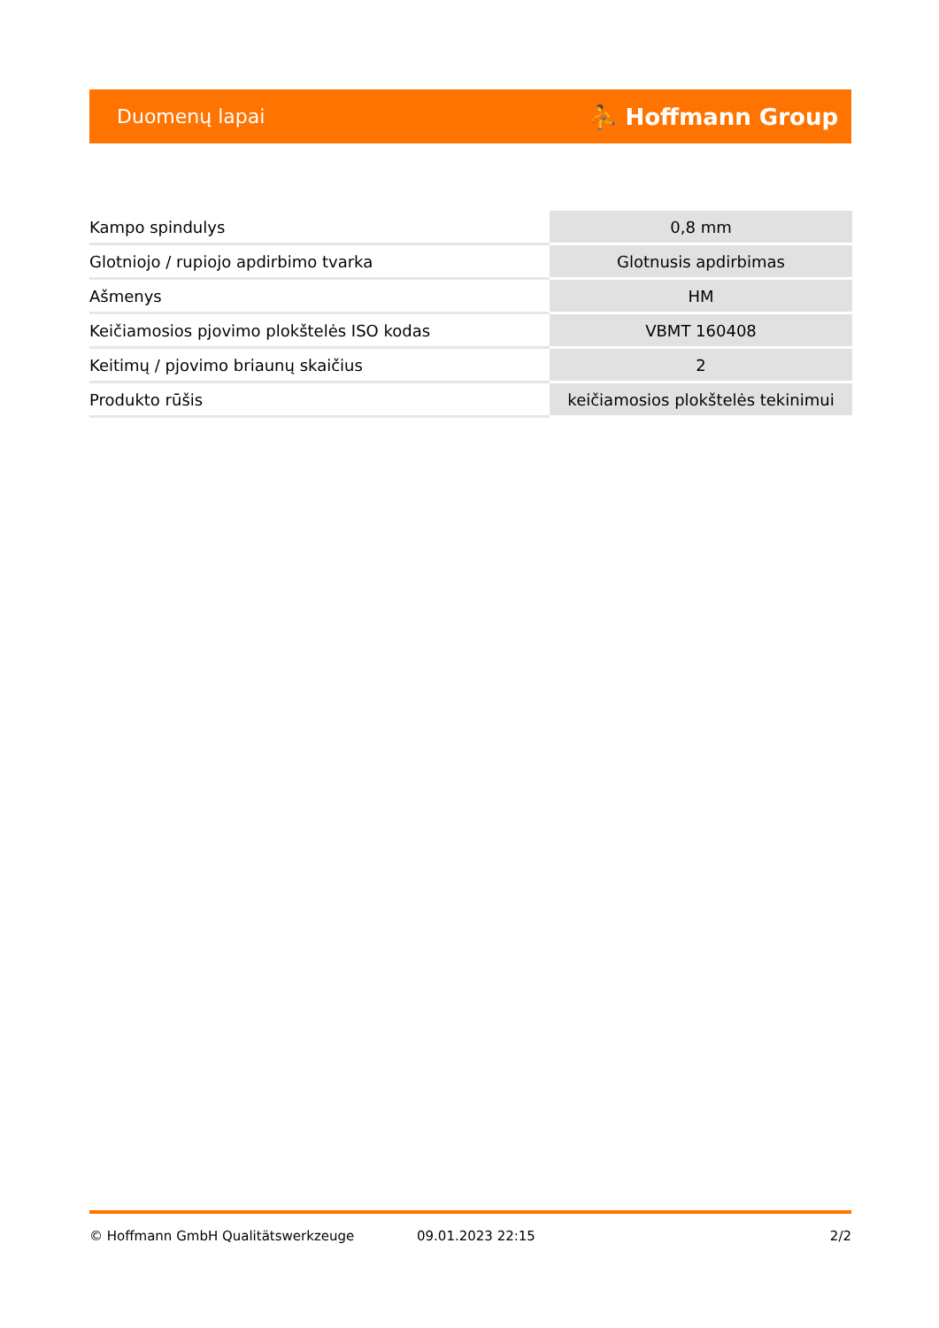Duomenų lapai ⛹ Hoffmann Group
| Kampo spindulys | 0,8 mm |
| Glotniojo / rupiojo apdirbimo tvarka | Glotnusis apdirbimas |
| Ašmenys | HM |
| Keičiamosios pjovimo plokštelės ISO kodas | VBMT 160408 |
| Keitimų / pjovimo briaunų skaičius | 2 |
| Produkto rūšis | keičiamosios plokštelės tekinimui |
© Hoffmann GmbH Qualitätswerkzeuge 09.01.2023 22:15 2/2